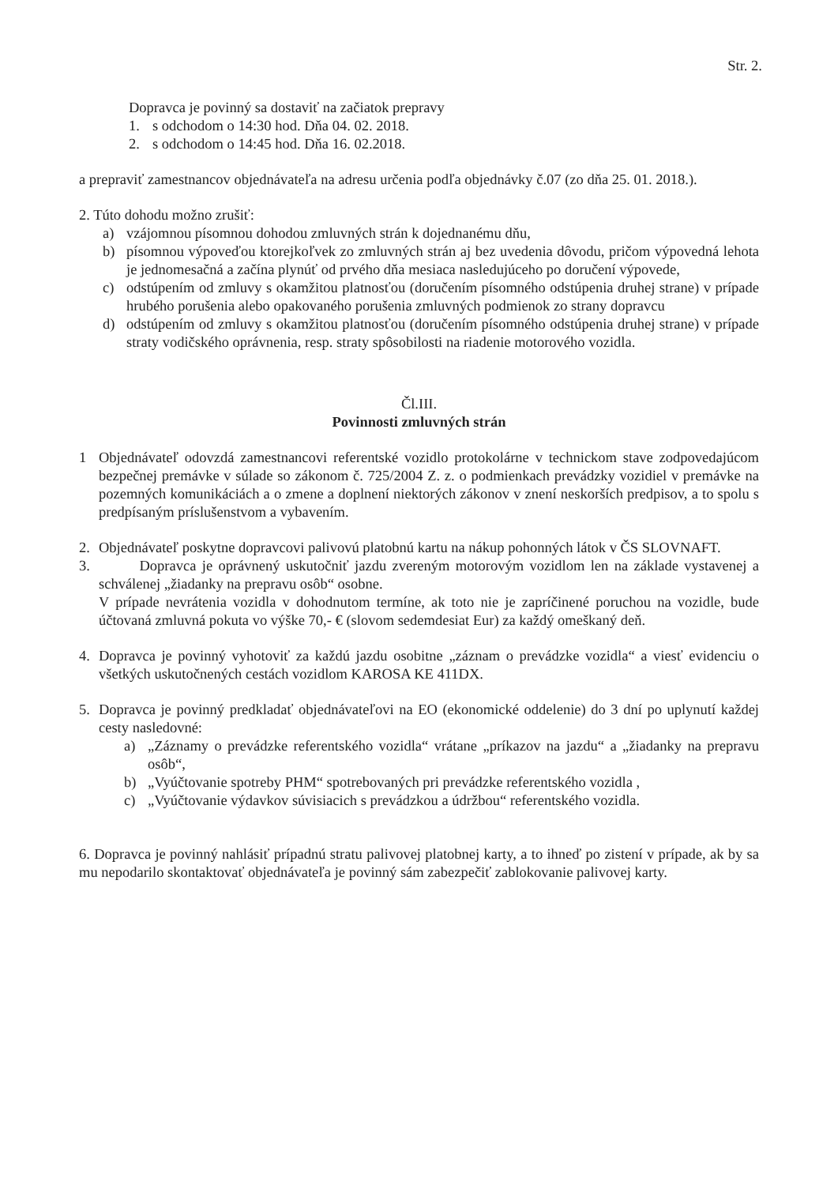Str. 2.
Dopravca je povinný sa dostaviť na začiatok prepravy
1. s odchodom o 14:30 hod. Dňa 04. 02. 2018.
2. s odchodom o 14:45 hod. Dňa 16. 02.2018.
a prepraviť zamestnancov objednávateľa na adresu určenia podľa objednávky č.07 (zo dňa 25. 01. 2018.).
2. Túto dohodu možno zrušiť:
a) vzájomnou písomnou dohodou zmluvných strán k dojednanému dňu,
b) písomnou výpoveďou ktorejkoľvek zo zmluvných strán aj bez uvedenia dôvodu, pričom výpovedná lehota je jednomesačná a začína plynúť od prvého dňa mesiaca nasledujúceho po doručení výpovede,
c) odstúpením od zmluvy s okamžitou platnosťou (doručením písomného odstúpenia druhej strane) v prípade hrubého porušenia alebo opakovaného porušenia zmluvných podmienok zo strany dopravcu
d) odstúpením od zmluvy s okamžitou platnosťou (doručením písomného odstúpenia druhej strane) v prípade straty vodičského oprávnenia, resp. straty spôsobilosti na riadenie motorového vozidla.
Čl.III.
Povinnosti zmluvných strán
1 Objednávateľ odovzdá zamestnancovi referentské vozidlo protokolárne v technickom stave zodpovedajúcom bezpečnej premávke v súlade so zákonom č. 725/2004 Z. z. o podmienkach prevádzky vozidiel v premávke na pozemných komunikáciách a o zmene a doplnení niektorých zákonov v znení neskorších predpisov, a to spolu s predpísaným príslušenstvom a vybavením.
2. Objednávateľ poskytne dopravcovi palivovú platobnú kartu na nákup pohonných látok v ČS SLOVNAFT.
3. Dopravca je oprávnený uskutočniť jazdu zvereným motorovým vozidlom len na základe vystavenej a schválenej „žiadanky na prepravu osôb“ osobne.
V prípade nevrátenia vozidla v dohodnutom termíne, ak toto nie je zapríčinené poruchou na vozidle, bude účtovaná zmluvná pokuta vo výške 70,- € (slovom sedemdesiat Eur) za každý omeškaný deň.
4. Dopravca je povinný vyhotoviť za každú jazdu osobitne „záznam o prevádzke vozidla“ a viesť evidenciu o všetkých uskutočnených cestách vozidlom KAROSA KE 411DX.
5. Dopravca je povinný predkladať objednávateľovi na EO (ekonomické oddelenie) do 3 dní po uplynutí každej cesty nasledovné:
a) „Záznamy o prevádzke referentského vozidla“ vrátane „príkazov na jazdu“ a „žiadanky na prepravu osôb“,
b) „Vyúčtovanie spotreby PHM“ spotrebovaných pri prevádzke referentského vozidla ,
c) „Vyúčtovanie výdavkov súvisiacich s prevádzkou a údržbou“ referentského vozidla.
6. Dopravca je povinný nahlásiť prípadnú stratu palivovej platobnej karty, a to ihneď po zistení v prípade, ak by sa mu nepodarilo skontaktovať objednávateľa je povinný sám zabezpečiť zablokovanie palivovej karty.